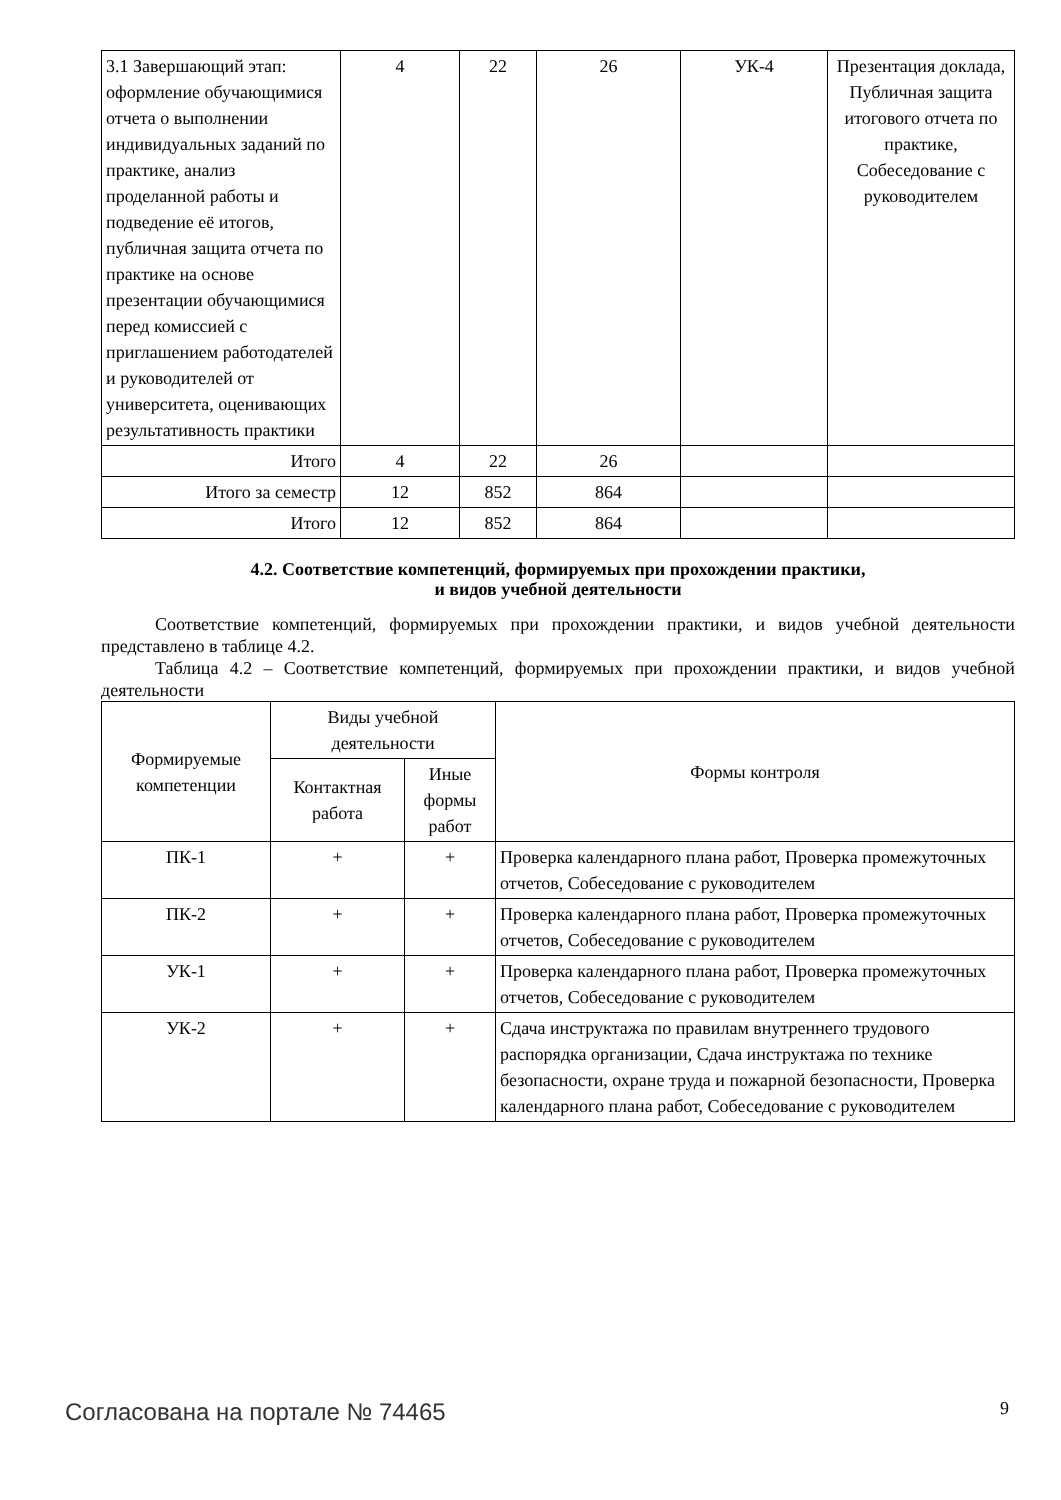| 3.1 Завершающий этап: оформление обучающимися отчета о выполнении индивидуальных заданий по практике, анализ проделанной работы и подведение её итогов, публичная защита отчета по практике на основе презентации обучающимися перед комиссией с приглашением работодателей и руководителей от университета, оценивающих результативность практики | 4 | 22 | 26 | УК-4 | Презентация доклада, Публичная защита итогового отчета по практике, Собеседование с руководителем |
| Итого | 4 | 22 | 26 | | |
| Итого за семестр | 12 | 852 | 864 | | |
| Итого | 12 | 852 | 864 | | |
4.2. Соответствие компетенций, формируемых при прохождении практики,
и видов учебной деятельности
Соответствие компетенций, формируемых при прохождении практики, и видов учебной деятельности представлено в таблице 4.2.
Таблица 4.2 – Соответствие компетенций, формируемых при прохождении практики, и видов учебной деятельности
| Формируемые компетенции | Виды учебной деятельности | | Формы контроля |
| --- | --- | --- | --- |
| | Контактная работа | Иные формы работ | |
| ПК-1 | + | + | Проверка календарного плана работ, Проверка промежуточных отчетов, Собеседование с руководителем |
| ПК-2 | + | + | Проверка календарного плана работ, Проверка промежуточных отчетов, Собеседование с руководителем |
| УК-1 | + | + | Проверка календарного плана работ, Проверка промежуточных отчетов, Собеседование с руководителем |
| УК-2 | + | + | Сдача инструктажа по правилам внутреннего трудового распорядка организации, Сдача инструктажа по технике безопасности, охране труда и пожарной безопасности, Проверка календарного плана работ, Собеседование с руководителем |
Согласована на портале № 74465 9